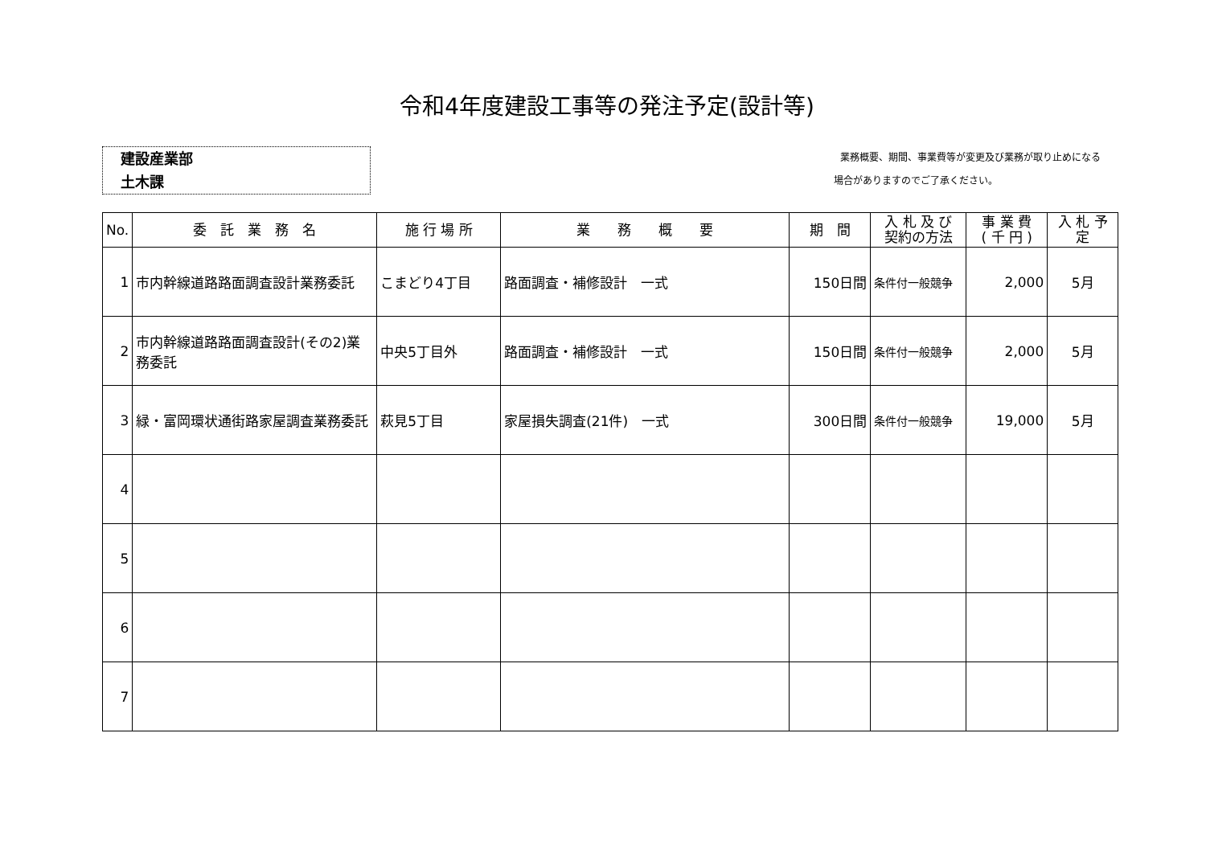令和4年度建設工事等の発注予定(設計等)
建設産業部
土木課
業務概要、期間、事業費等が変更及び業務が取り止めになる
場合がありますのでご了承ください。
| No. | 委 託 業 務 名 | 施 行 場 所 | 業 務 概 要 | 期 間 | 入 札 及 び 契約の方法 | 事 業 費 ( 千 円 ) | 入 札 予 定 |
| --- | --- | --- | --- | --- | --- | --- | --- |
| 1 | 市内幹線道路路面調査設計業務委託 | こまどり4丁目 | 路面調査・補修設計 一式 | 150日間 | 条件付一般競争 | 2,000 | 5月 |
| 2 | 市内幹線道路路面調査設計(その2)業務委託 | 中央5丁目外 | 路面調査・補修設計 一式 | 150日間 | 条件付一般競争 | 2,000 | 5月 |
| 3 | 緑・富岡環状通街路家屋調査業務委託 | 萩見5丁目 | 家屋損失調査(21件) 一式 | 300日間 | 条件付一般競争 | 19,000 | 5月 |
| 4 | | | | | | | |
| 5 | | | | | | | |
| 6 | | | | | | | |
| 7 | | | | | | | |